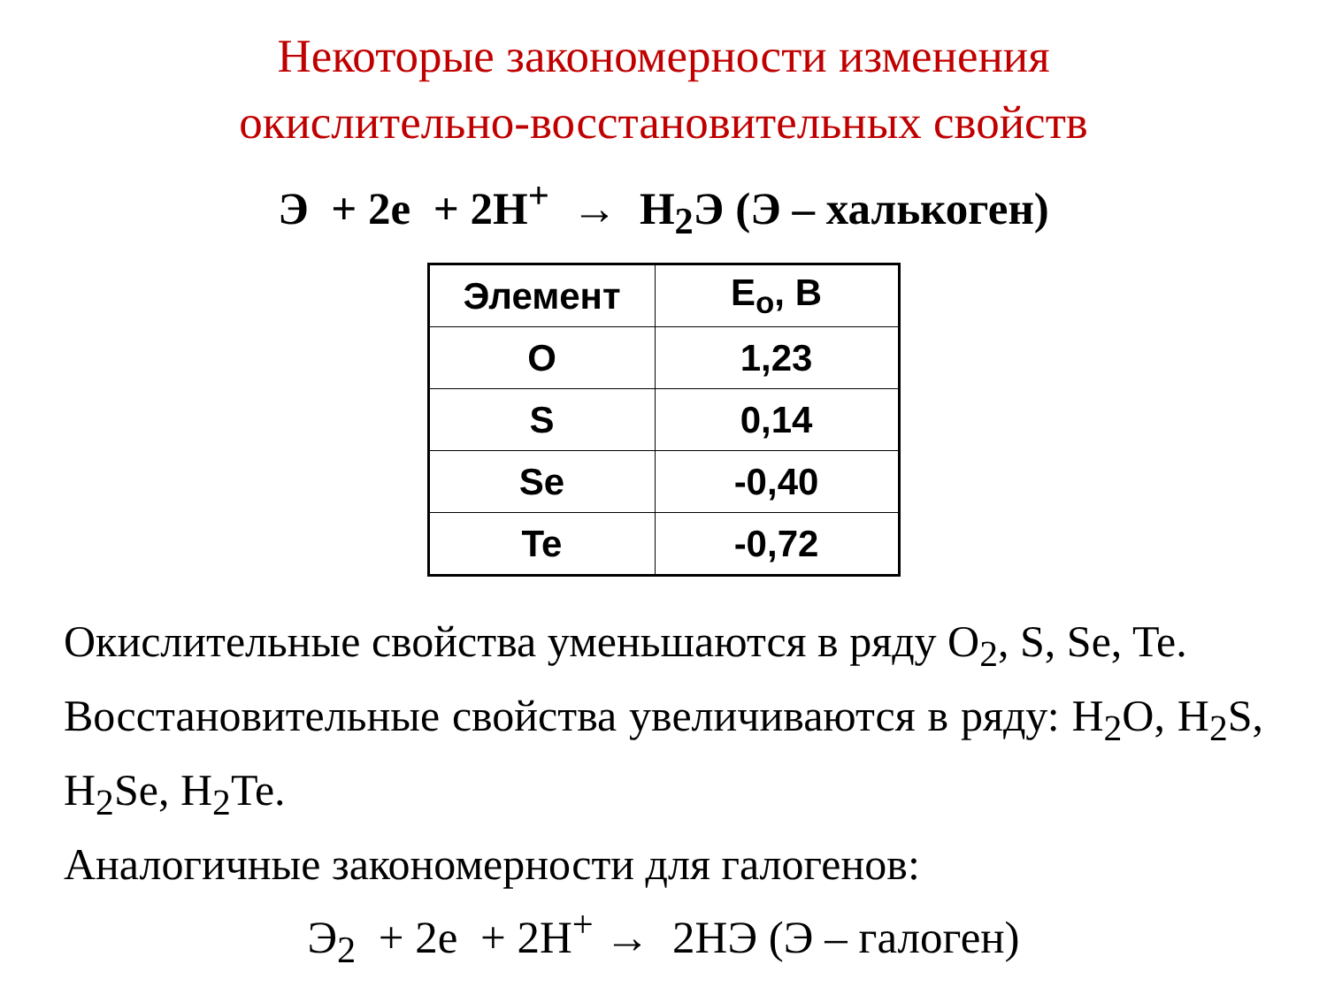Некоторые закономерности изменения
окислительно-восстановительных свойств
Э + 2e + 2H<sup>+</sup> → H<sub>2</sub>Э (Э – халькоген)
| Элемент | E<sub>o</sub>, В |
| --- | --- |
| O | 1,23 |
| S | 0,14 |
| Se | -0,40 |
| Te | -0,72 |
Окислительные свойства уменьшаются в ряду O<sub>2</sub>, S, Se, Te.
Восстановительные свойства увеличиваются в ряду: H<sub>2</sub>O, H<sub>2</sub>S, H<sub>2</sub>Se, H<sub>2</sub>Te.
Аналогичные закономерности для галогенов:
Э<sub>2</sub> + 2e + 2H<sup>+</sup> → 2HЭ (Э – галоген)